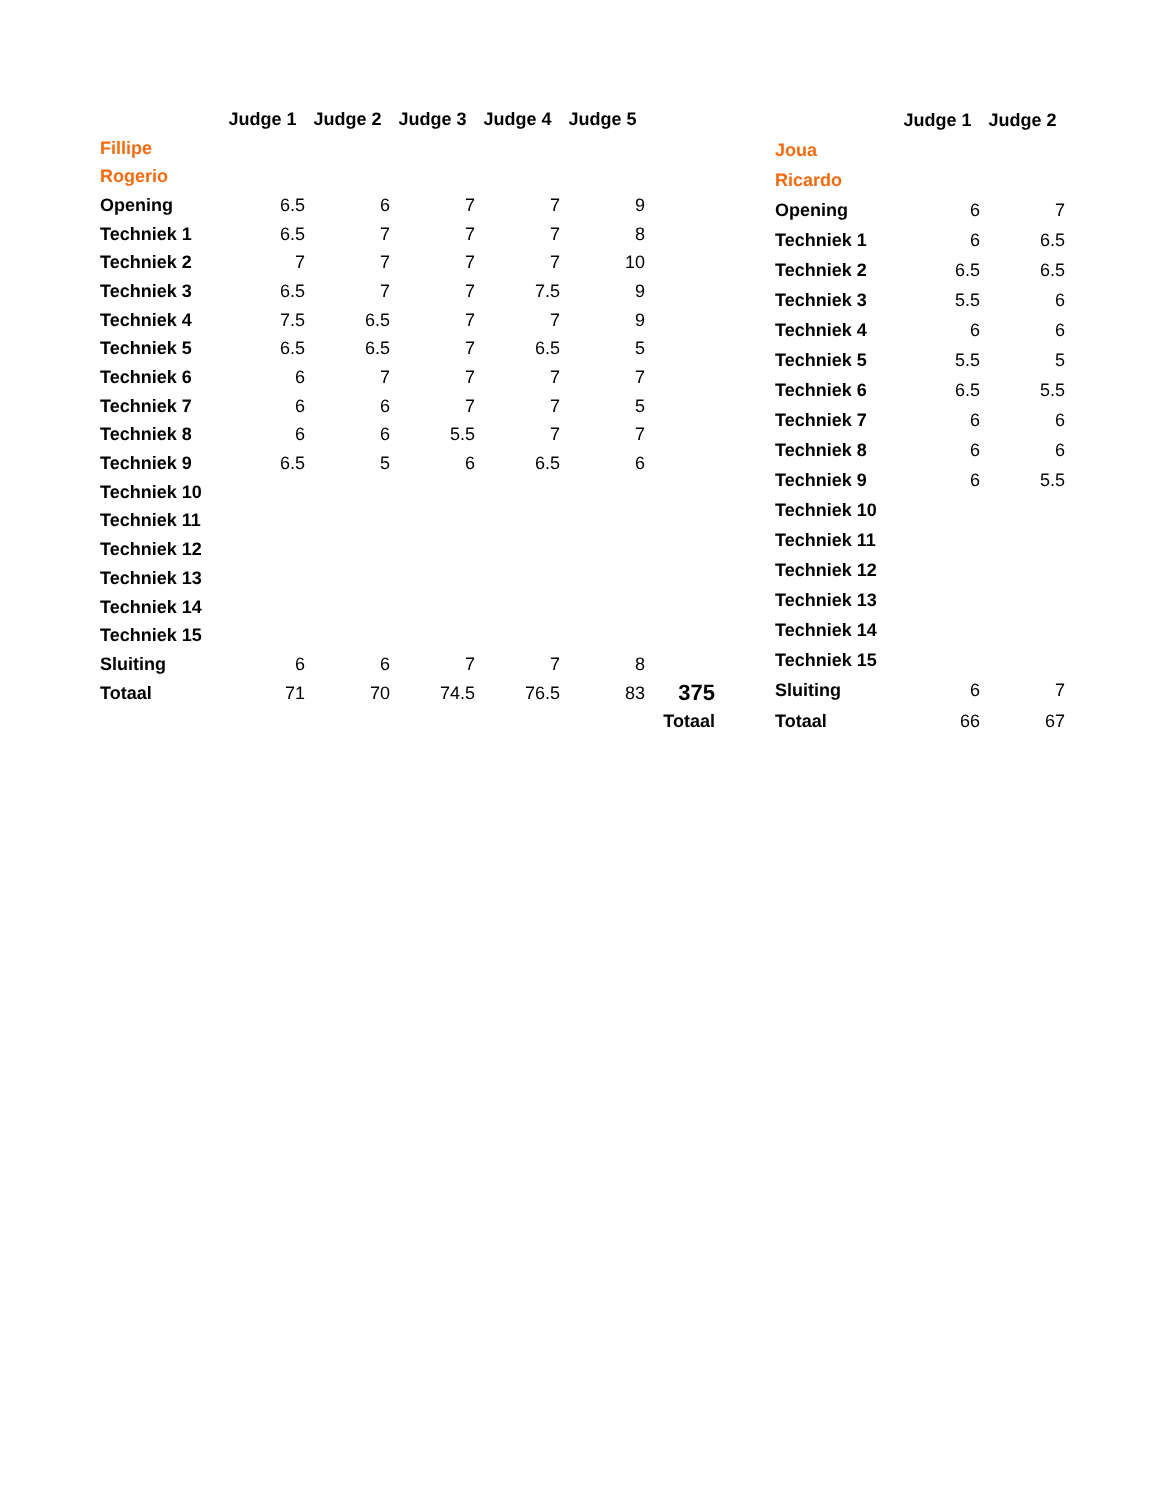| | Judge 1 | Judge 2 | Judge 3 | Judge 4 | Judge 5 | |
| --- | --- | --- | --- | --- | --- | --- |
| Fillipe | | | | | | |
| Rogerio | | | | | | |
| Opening | 6.5 | 6 | 7 | 7 | 9 | |
| Techniek 1 | 6.5 | 7 | 7 | 7 | 8 | |
| Techniek 2 | 7 | 7 | 7 | 7 | 10 | |
| Techniek 3 | 6.5 | 7 | 7 | 7.5 | 9 | |
| Techniek 4 | 7.5 | 6.5 | 7 | 7 | 9 | |
| Techniek 5 | 6.5 | 6.5 | 7 | 6.5 | 5 | |
| Techniek 6 | 6 | 7 | 7 | 7 | 7 | |
| Techniek 7 | 6 | 6 | 7 | 7 | 5 | |
| Techniek 8 | 6 | 6 | 5.5 | 7 | 7 | |
| Techniek 9 | 6.5 | 5 | 6 | 6.5 | 6 | |
| Techniek 10 | | | | | | |
| Techniek 11 | | | | | | |
| Techniek 12 | | | | | | |
| Techniek 13 | | | | | | |
| Techniek 14 | | | | | | |
| Techniek 15 | | | | | | |
| Sluiting | 6 | 6 | 7 | 7 | 8 | |
| Totaal | 71 | 70 | 74.5 | 76.5 | 83 | 375 |
| | | | | | | Totaal |
| | Judge 1 | Judge 2 |
| --- | --- | --- |
| Joua | | |
| Ricardo | | |
| Opening | 6 | 7 |
| Techniek 1 | 6 | 6.5 |
| Techniek 2 | 6.5 | 6.5 |
| Techniek 3 | 5.5 | 6 |
| Techniek 4 | 6 | 6 |
| Techniek 5 | 5.5 | 5 |
| Techniek 6 | 6.5 | 5.5 |
| Techniek 7 | 6 | 6 |
| Techniek 8 | 6 | 6 |
| Techniek 9 | 6 | 5.5 |
| Techniek 10 | | |
| Techniek 11 | | |
| Techniek 12 | | |
| Techniek 13 | | |
| Techniek 14 | | |
| Techniek 15 | | |
| Sluiting | 6 | 7 |
| Totaal | 66 | 67 |